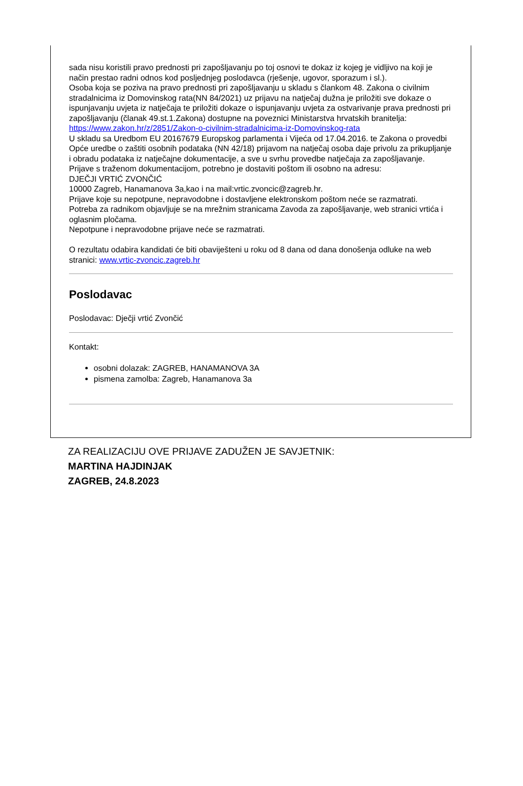sada nisu koristili pravo prednosti pri zapošljavanju po toj osnovi te dokaz iz kojeg je vidljivo na koji je način prestao radni odnos kod posljednjeg poslodavca (rješenje, ugovor, sporazum i sl.).
Osoba koja se poziva na pravo prednosti pri zapošljavanju u skladu s člankom 48. Zakona o civilnim stradalnicima iz Domovinskog rata(NN 84/2021) uz prijavu na natječaj dužna je priložiti sve dokaze o ispunjavanju uvjeta iz natječaja te priložiti dokaze o ispunjavanju uvjeta za ostvarivanje prava prednosti pri zapošljavanju (članak 49.st.1.Zakona) dostupne na poveznici Ministarstva hrvatskih branitelja:
https://www.zakon.hr/z/2851/Zakon-o-civilnim-stradalnicima-iz-Domovinskog-rata
U skladu sa Uredbom EU 20167679 Europskog parlamenta i Vijeća od 17.04.2016. te Zakona o provedbi Opće uredbe o zaštiti osobnih podataka (NN 42/18) prijavom na natječaj osoba daje privolu za prikupljanje i obradu podataka iz natječajne dokumentacije, a sve u svrhu provedbe natječaja za zapošljavanje.
Prijave s traženom dokumentacijom, potrebno je dostaviti poštom ili osobno na adresu:
DJEČJI VRTIĆ ZVONČIĆ
10000 Zagreb, Hanamanova 3a,kao i na mail:vrtic.zvoncic@zagreb.hr.
Prijave koje su nepotpune, nepravodobne i dostavljene elektronskom poštom neće se razmatrati.
Potreba za radnikom objavljuje se na mrežnim stranicama Zavoda za zapošljavanje, web stranici vrtića i oglasnim pločama.
Nepotpune i nepravodobne prijave neće se razmatrati.
O rezultatu odabira kandidati će biti obaviješteni u roku od 8 dana od dana donošenja odluke na web stranici: www.vrtic-zvoncic.zagreb.hr
Poslodavac
Poslodavac: Dječji vrtić Zvončić
Kontakt:
osobni dolazak: ZAGREB, HANAMANOVA 3A
pismena zamolba: Zagreb, Hanamanova 3a
ZA REALIZACIJU OVE PRIJAVE ZADUŽEN JE SAVJETNIK:
MARTINA HAJDINJAK
ZAGREB, 24.8.2023